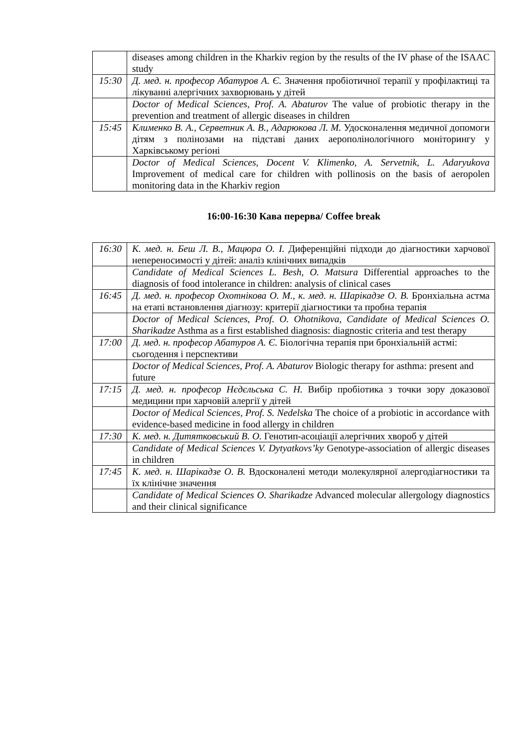| | diseases among children in the Kharkiv region by the results of the IV phase of the ISAAC study |
| 15:30 | Д. мед. н. професор Абатуров А. Є. Значення пробіотичної терапії у профілактиці та лікуванні алергічних захворювань у дітей |
| | Doctor of Medical Sciences, Prof. A. Abaturov The value of probiotic therapy in the prevention and treatment of allergic diseases in children |
| 15:45 | Клименко В. А., Серветник А. В., Адарюкова Л. М. Удосконалення медичної допомоги дітям з полінозами на підставі даних аерополінологічного моніторингу у Харківському регіоні |
| | Doctor of Medical Sciences, Docent V. Klimenko, A. Servetnik, L. Adaryukova Improvement of medical care for children with pollinosis on the basis of aeropolen monitoring data in the Kharkiv region |
16:00-16:30 Кава перерва/ Coffee break
| 16:30 | К. мед. н. Беш Л. В., Мацюра О. І. Диференційні підходи до діагностики харчової непереносимості у дітей: аналіз клінічних випадків |
| | Candidate of Medical Sciences L. Besh, O. Matsura Differential approaches to the diagnosis of food intolerance in children: analysis of clinical cases |
| 16:45 | Д. мед. н. професор Охотнікова О. М., к. мед. н. Шарікадзе О. В. Бронхіальна астма на етапі встановлення діагнозу: критерії діагностики та пробна терапія |
| | Doctor of Medical Sciences, Prof. O. Ohotnikova, Candidate of Medical Sciences O. Sharikadze Asthma as a first established diagnosis: diagnostic criteria and test therapy |
| 17:00 | Д. мед. н. професор Абатуров А. Є. Біологічна терапія при бронхіальній астмі: сьогодення і перспективи |
| | Doctor of Medical Sciences, Prof. A. Abaturov Biologic therapy for asthma: present and future |
| 17:15 | Д. мед. н. професор Нєдєльська С. Н. Вибір пробіотика з точки зору доказової медицини при харчовій алергії у дітей |
| | Doctor of Medical Sciences, Prof. S. Nedelska The choice of a probiotic in accordance with evidence-based medicine in food allergy in children |
| 17:30 | К. мед. н. Дитятковський В. О. Генотип-асоціації алергічних хвороб у дітей |
| | Candidate of Medical Sciences V. Dytyatkovs’ky Genotype-association of allergic diseases in children |
| 17:45 | К. мед. н. Шарікадзе О. В. Вдосконалені методи молекулярної алергодіагностики та їх клінічне значення |
| | Candidate of Medical Sciences O. Sharikadze Advanced molecular allergology diagnostics and their clinical significance |